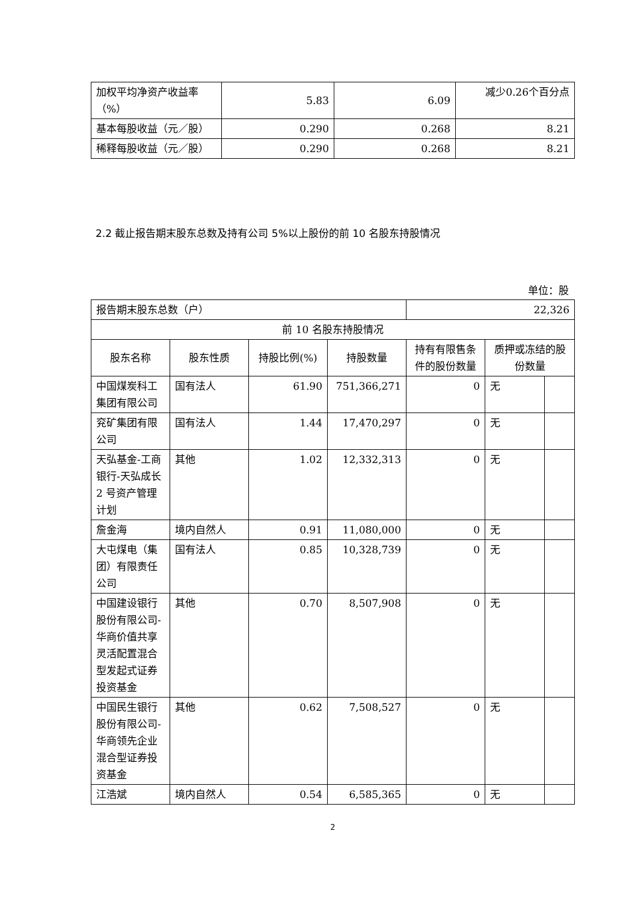| 加权平均净资产收益率（%） | 5.83 | 6.09 | 减少0.26个百分点 |
| 基本每股收益（元／股） | 0.290 | 0.268 | 8.21 |
| 稀释每股收益（元／股） | 0.290 | 0.268 | 8.21 |
2.2 截止报告期末股东总数及持有公司 5%以上股份的前 10 名股东持股情况
单位：股
| 报告期末股东总数（户） | | | | 22,326 | | |
| 前 10 名股东持股情况 | | | | | | |
| 股东名称 | 股东性质 | 持股比例(%) | 持股数量 | 持有有限售条件的股份数量 | 质押或冻结的股份数量 | |
| 中国煤炭科工集团有限公司 | 国有法人 | 61.90 | 751,366,271 | 0 | 无 | |
| 兖矿集团有限公司 | 国有法人 | 1.44 | 17,470,297 | 0 | 无 | |
| 天弘基金-工商银行-天弘成长 2 号资产管理计划 | 其他 | 1.02 | 12,332,313 | 0 | 无 | |
| 詹金海 | 境内自然人 | 0.91 | 11,080,000 | 0 | 无 | |
| 大屯煤电（集团）有限责任公司 | 国有法人 | 0.85 | 10,328,739 | 0 | 无 | |
| 中国建设银行股份有限公司-华商价值共享灵活配置混合型发起式证券投资基金 | 其他 | 0.70 | 8,507,908 | 0 | 无 | |
| 中国民生银行股份有限公司-华商领先企业混合型证券投资基金 | 其他 | 0.62 | 7,508,527 | 0 | 无 | |
| 江浩斌 | 境内自然人 | 0.54 | 6,585,365 | 0 | 无 | |
2